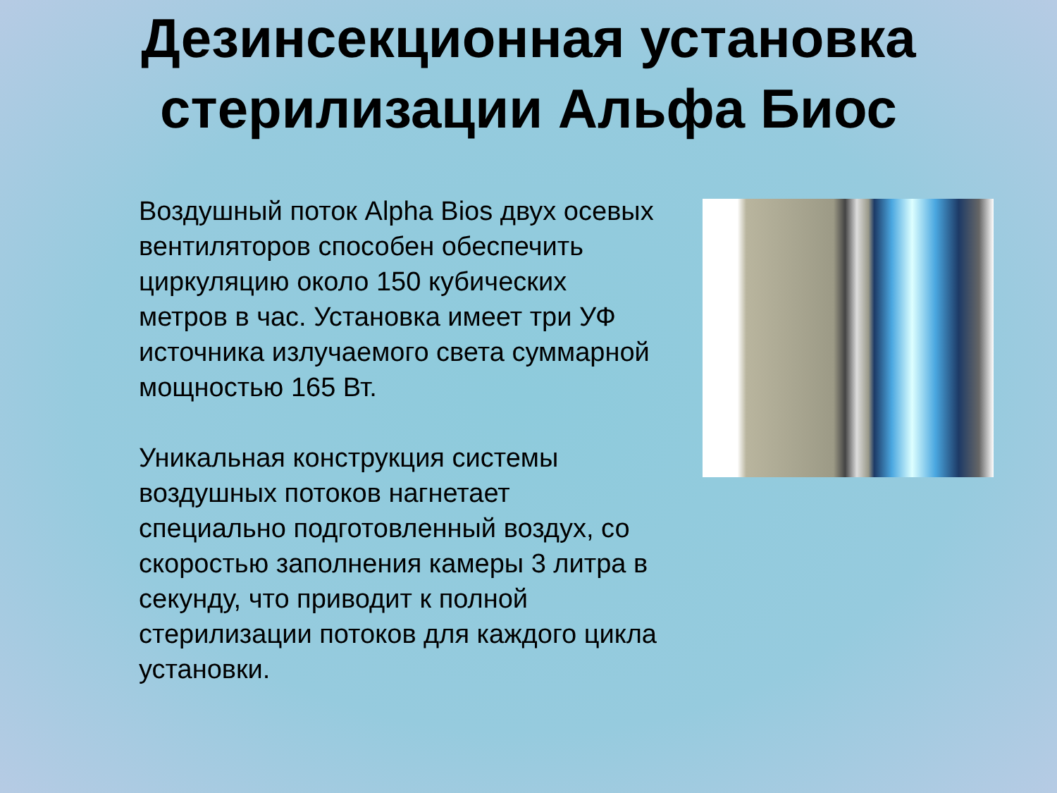Дезинсекционная установка
стерилизации Альфа Биос
Воздушный поток Alpha Bios двух осевых вентиляторов способен обеспечить циркуляцию около 150 кубических метров в час. Установка имеет три УФ источника излучаемого света суммарной мощностью 165 Вт.
Уникальная конструкция системы воздушных потоков нагнетает специально подготовленный воздух, со скоростью заполнения камеры 3 литра в секунду, что приводит к полной стерилизации потоков для каждого цикла установки.